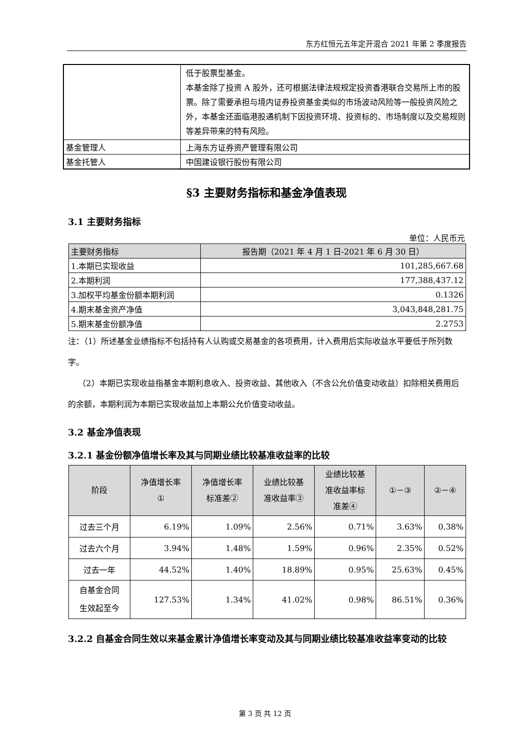东方红恒元五年定开混合 2021 年第 2 季度报告
| | 低于股票型基金。 本基金除了投资 A 股外，还可根据法律法规规定投资香港联合交易所上市的股票。除了需要承担与境内证券投资基金类似的市场波动风险等一般投资风险之外，本基金还面临港股通机制下因投资环境、投资标的、市场制度以及交易规则等差异带来的特有风险。 |
| 基金管理人 | 上海东方证券资产管理有限公司 |
| 基金托管人 | 中国建设银行股份有限公司 |
§3 主要财务指标和基金净值表现
3.1 主要财务指标
单位：人民币元
| 主要财务指标 | 报告期（2021 年 4 月 1 日-2021 年 6 月 30 日） |
| --- | --- |
| 1.本期已实现收益 | 101,285,667.68 |
| 2.本期利润 | 177,388,437.12 |
| 3.加权平均基金份额本期利润 | 0.1326 |
| 4.期末基金资产净值 | 3,043,848,281.75 |
| 5.期末基金份额净值 | 2.2753 |
注：（1）所述基金业绩指标不包括持有人认购或交易基金的各项费用，计入费用后实际收益水平要低于所列数字。
（2）本期已实现收益指基金本期利息收入、投资收益、其他收入（不含公允价值变动收益）扣除相关费用后的余额，本期利润为本期已实现收益加上本期公允价值变动收益。
3.2 基金净值表现
3.2.1 基金份额净值增长率及其与同期业绩比较基准收益率的比较
| 阶段 | 净值增长率 ① | 净值增长率 标准差② | 业绩比较基 准收益率③ | 业绩比较基 准收益率标 准差④ | ①－③ | ②－④ |
| --- | --- | --- | --- | --- | --- | --- |
| 过去三个月 | 6.19% | 1.09% | 2.56% | 0.71% | 3.63% | 0.38% |
| 过去六个月 | 3.94% | 1.48% | 1.59% | 0.96% | 2.35% | 0.52% |
| 过去一年 | 44.52% | 1.40% | 18.89% | 0.95% | 25.63% | 0.45% |
| 自基金合同 生效起至今 | 127.53% | 1.34% | 41.02% | 0.98% | 86.51% | 0.36% |
3.2.2 自基金合同生效以来基金累计净值增长率变动及其与同期业绩比较基准收益率变动的比较
第 3 页 共 12 页